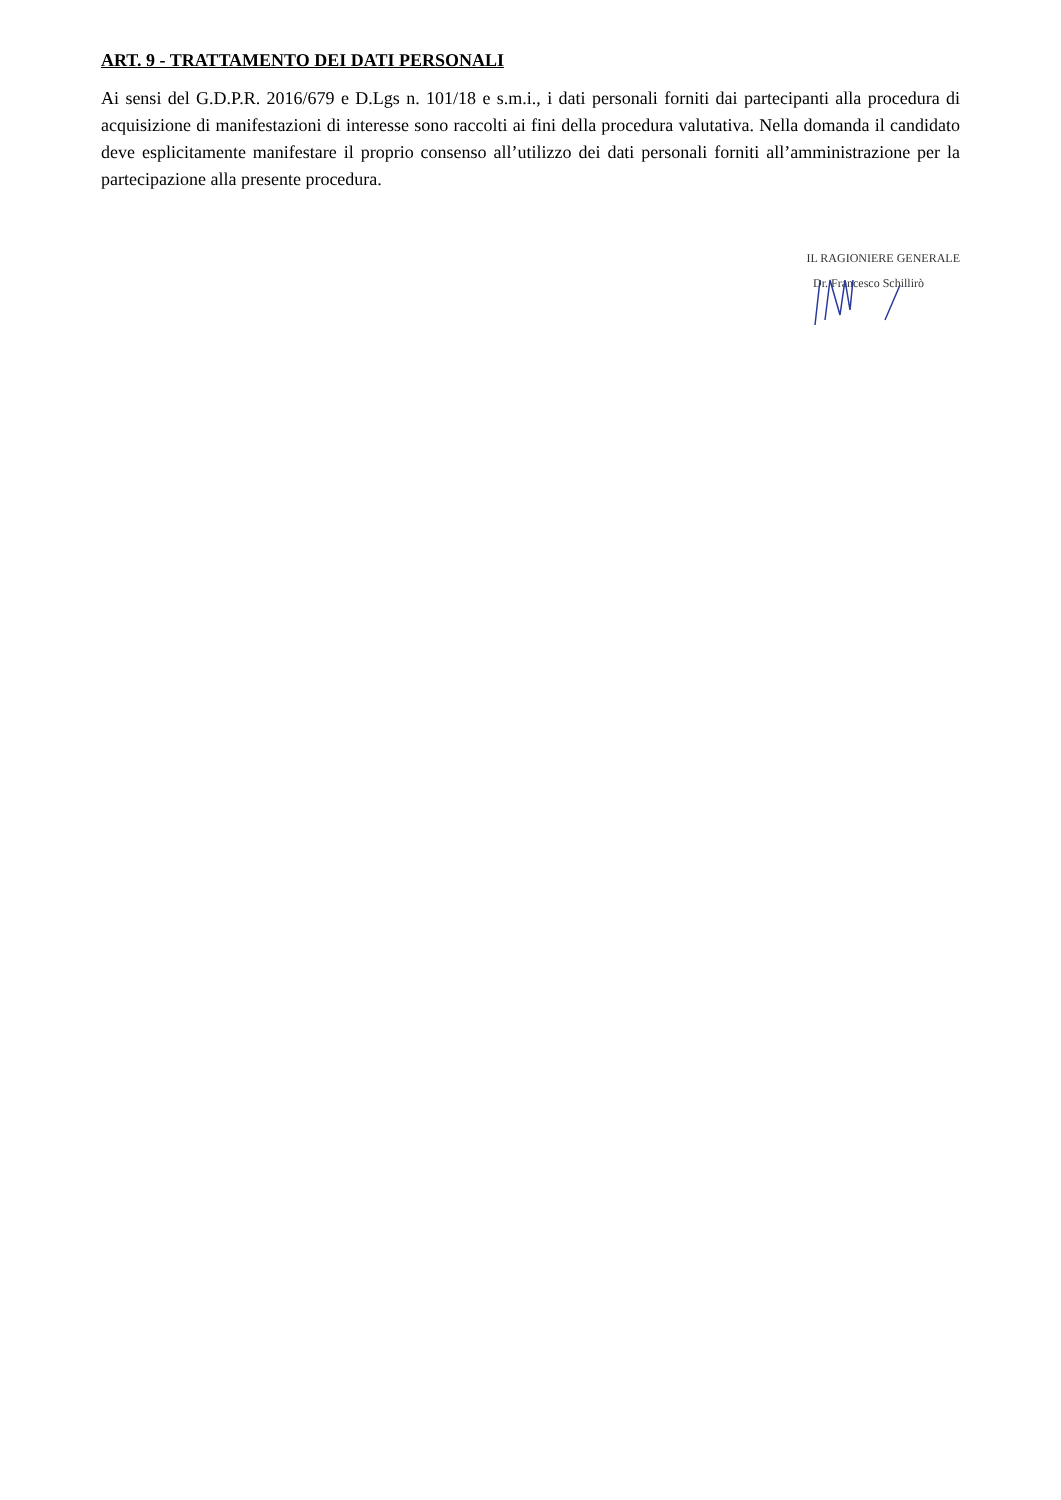ART. 9 - TRATTAMENTO DEI DATI PERSONALI
Ai sensi del G.D.P.R. 2016/679 e D.Lgs n. 101/18 e s.m.i., i dati personali forniti dai partecipanti alla procedura di acquisizione di manifestazioni di interesse sono raccolti ai fini della procedura valutativa. Nella domanda il candidato deve esplicitamente manifestare il proprio consenso all’utilizzo dei dati personali forniti all’amministrazione per la partecipazione alla presente procedura.
IL RAGIONIERE GENERALE
Dr. Francesco Schillirò